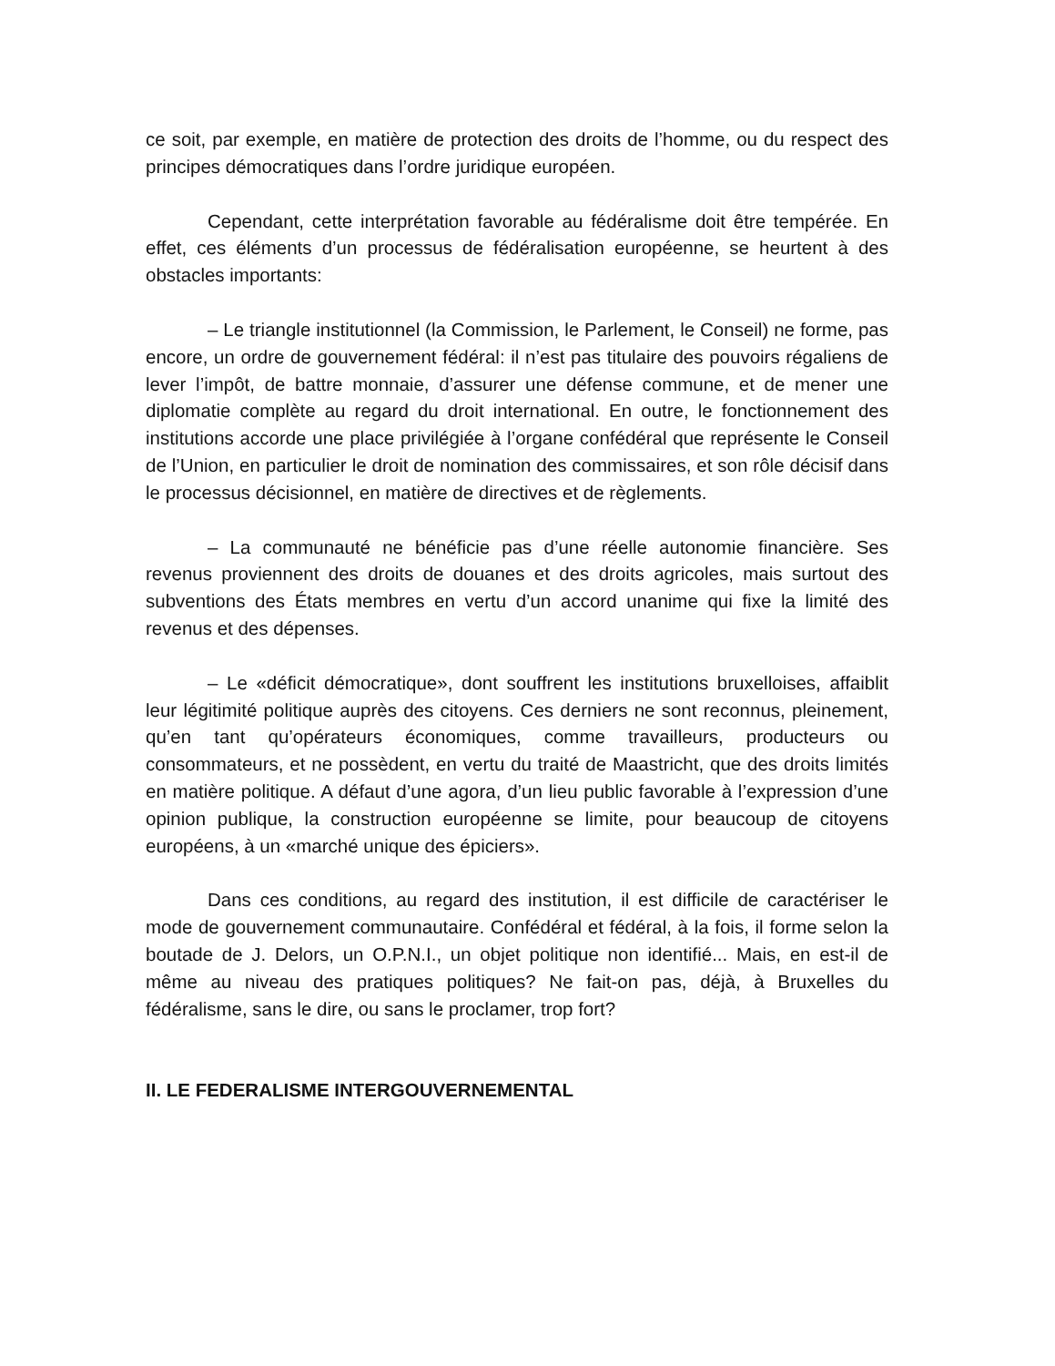ce soit, par exemple, en matière de protection des droits de l’homme, ou du respect des principes démocratiques dans l’ordre juridique européen.
Cependant, cette interprétation favorable au fédéralisme doit être tempérée. En effet, ces éléments d’un processus de fédéralisation européenne, se heurtent à des obstacles importants:
– Le triangle institutionnel (la Commission, le Parlement, le Conseil) ne forme, pas encore, un ordre de gouvernement fédéral: il n’est pas titulaire des pouvoirs régaliens de lever l’impôt, de battre monnaie, d’assurer une défense commune, et de mener une diplomatie complète au regard du droit international. En outre, le fonctionnement des institutions accorde une place privilégiée à l’organe confédéral que représente le Conseil de l’Union, en particulier le droit de nomination des commissaires, et son rôle décisif dans le processus décisionnel, en matière de directives et de règlements.
– La communauté ne bénéficie pas d’une réelle autonomie financière. Ses revenus proviennent des droits de douanes et des droits agricoles, mais surtout des subventions des États membres en vertu d’un accord unanime qui fixe la limité des revenus et des dépenses.
– Le «déficit démocratique», dont souffrent les institutions bruxelloises, affaiblit leur légitimité politique auprès des citoyens. Ces derniers ne sont reconnus, pleinement, qu’en tant qu’opérateurs économiques, comme travailleurs, producteurs ou consommateurs, et ne possèdent, en vertu du traité de Maastricht, que des droits limités en matière politique. A défaut d’une agora, d’un lieu public favorable à l’expression d’une opinion publique, la construction européenne se limite, pour beaucoup de citoyens européens, à un «marché unique des épiciers».
Dans ces conditions, au regard des institution, il est difficile de caractériser le mode de gouvernement communautaire. Confédéral et fédéral, à la fois, il forme selon la boutade de J. Delors, un O.P.N.I., un objet politique non identifié... Mais, en est-il de même au niveau des pratiques politiques? Ne fait-on pas, déjà, à Bruxelles du fédéralisme, sans le dire, ou sans le proclamer, trop fort?
II. LE FEDERALISME INTERGOUVERNEMENTAL